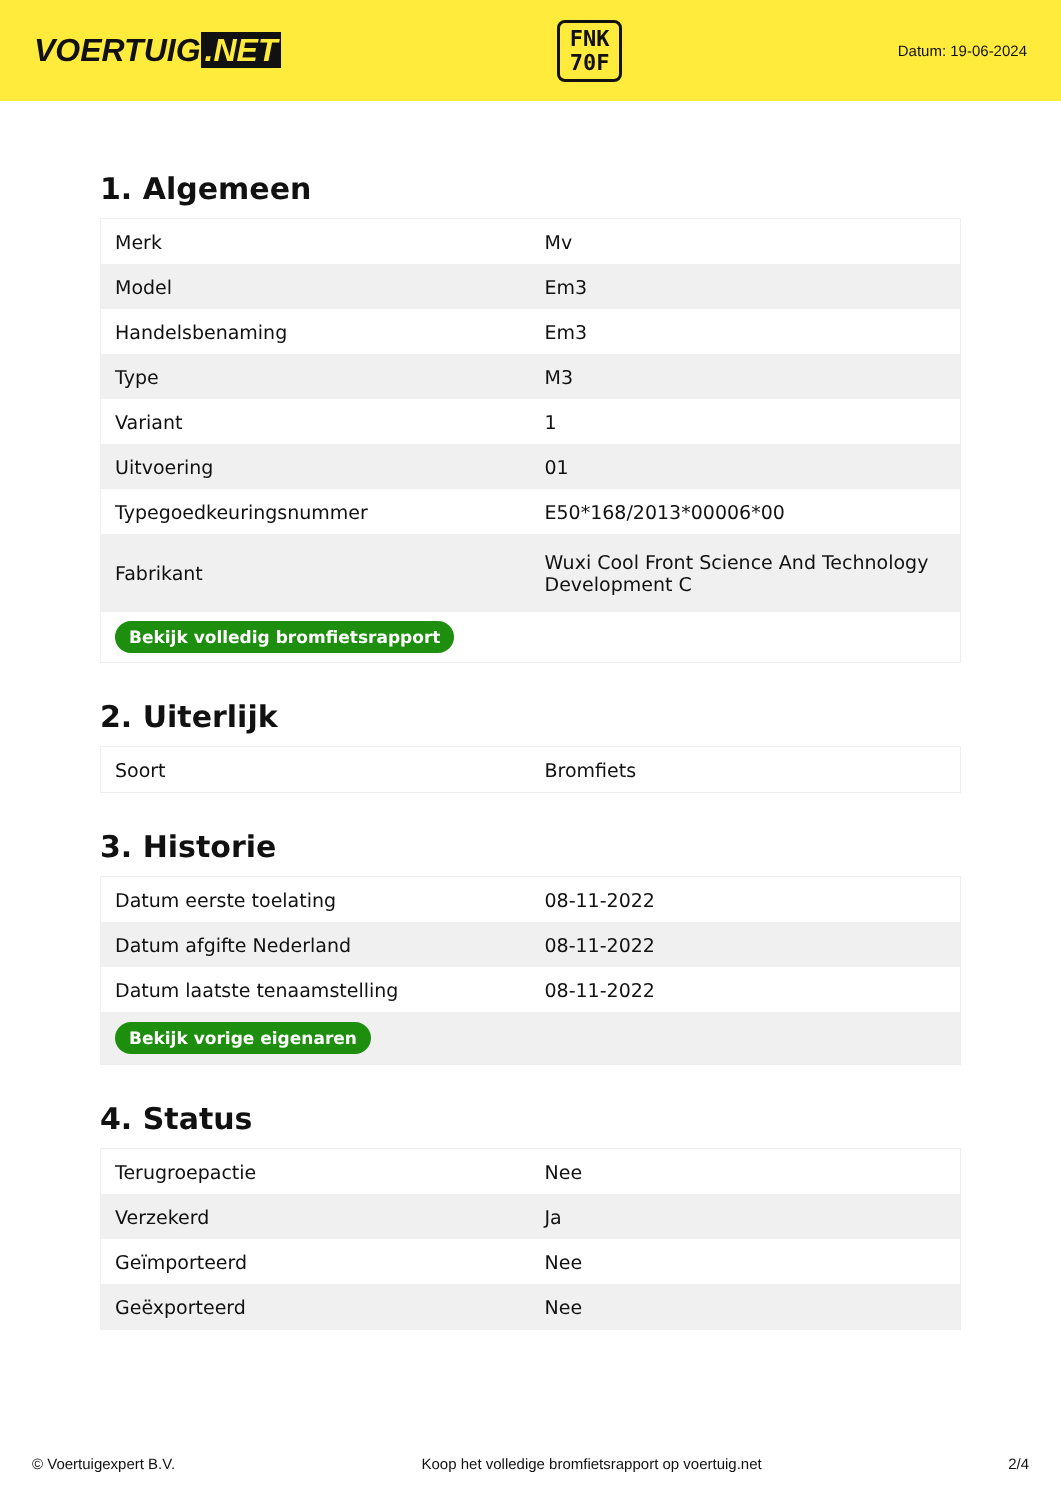VOERTUIG.NET
FNK
70F
Datum: 19-06-2024
1. Algemeen
| Merk | Mv |
| Model | Em3 |
| Handelsbenaming | Em3 |
| Type | M3 |
| Variant | 1 |
| Uitvoering | 01 |
| Typegoedkeuringsnummer | E50*168/2013*00006*00 |
| Fabrikant | Wuxi Cool Front Science And Technology Development C |
| Bekijk volledig bromfietsrapport | |
2. Uiterlijk
| Soort | Bromfiets |
3. Historie
| Datum eerste toelating | 08-11-2022 |
| Datum afgifte Nederland | 08-11-2022 |
| Datum laatste tenaamstelling | 08-11-2022 |
| Bekijk vorige eigenaren | |
4. Status
| Terugroepactie | Nee |
| Verzekerd | Ja |
| Geïmporteerd | Nee |
| Geëxporteerd | Nee |
© Voertuigexpert B.V. Koop het volledige bromfietsrapport op voertuig.net 2/4